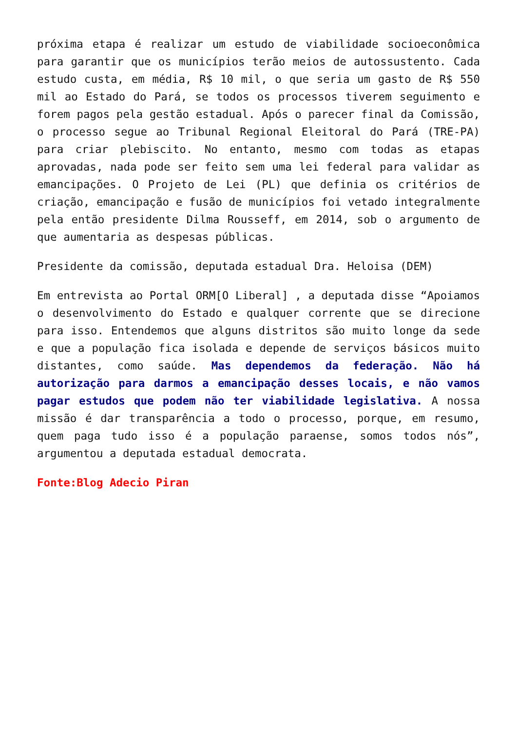próxima etapa é realizar um estudo de viabilidade socioeconômica para garantir que os municípios terão meios de autossustento. Cada estudo custa, em média, R$ 10 mil, o que seria um gasto de R$ 550 mil ao Estado do Pará, se todos os processos tiverem seguimento e forem pagos pela gestão estadual. Após o parecer final da Comissão, o processo segue ao Tribunal Regional Eleitoral do Pará (TRE-PA) para criar plebiscito. No entanto, mesmo com todas as etapas aprovadas, nada pode ser feito sem uma lei federal para validar as emancipações. O Projeto de Lei (PL) que definia os critérios de criação, emancipação e fusão de municípios foi vetado integralmente pela então presidente Dilma Rousseff, em 2014, sob o argumento de que aumentaria as despesas públicas.
Presidente da comissão, deputada estadual Dra. Heloisa (DEM)
Em entrevista ao Portal ORM[O Liberal] , a deputada disse “Apoiamos o desenvolvimento do Estado e qualquer corrente que se direcione para isso. Entendemos que alguns distritos são muito longe da sede e que a população fica isolada e depende de serviços básicos muito distantes, como saúde. Mas dependemos da federação. Não há autorização para darmos a emancipação desses locais, e não vamos pagar estudos que podem não ter viabilidade legislativa. A nossa missão é dar transparência a todo o processo, porque, em resumo, quem paga tudo isso é a população paraense, somos todos nós”, argumentou a deputada estadual democrata.
Fonte:Blog Adecio Piran